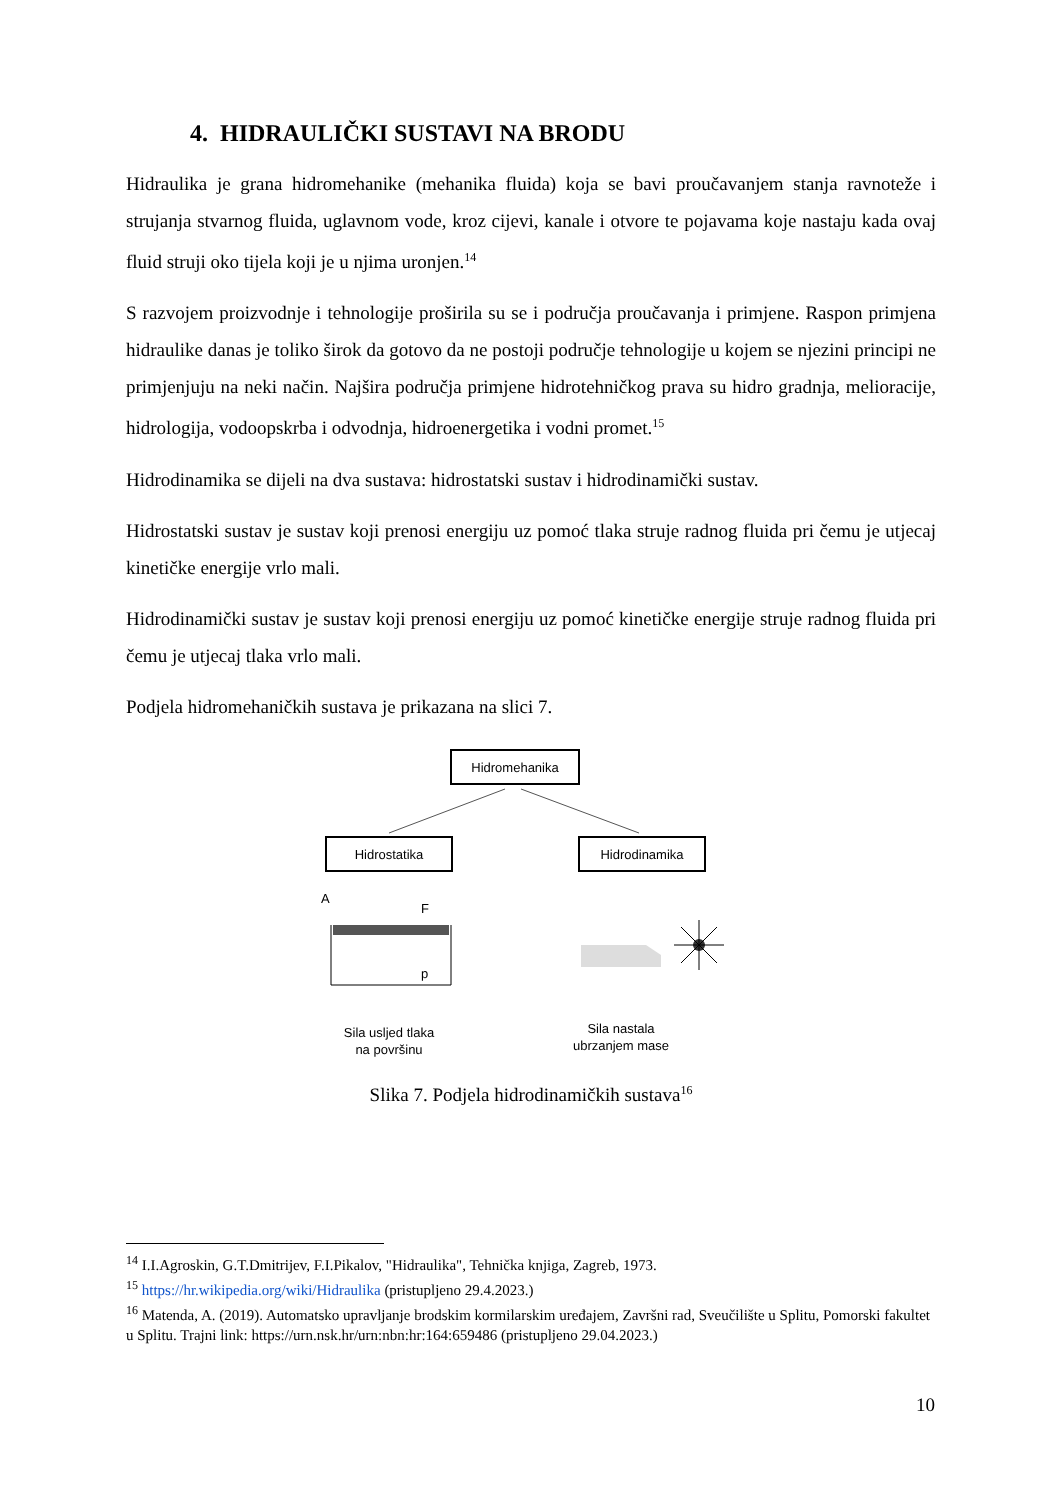4. HIDRAULIČKI SUSTAVI NA BRODU
Hidraulika je grana hidromehanike (mehanika fluida) koja se bavi proučavanjem stanja ravnoteže i strujanja stvarnog fluida, uglavnom vode, kroz cijevi, kanale i otvore te pojavama koje nastaju kada ovaj fluid struji oko tijela koji je u njima uronjen.<sup>14</sup>
S razvojem proizvodnje i tehnologije proširila su se i područja proučavanja i primjene. Raspon primjena hidraulike danas je toliko širok da gotovo da ne postoji područje tehnologije u kojem se njezini principi ne primjenjuju na neki način. Najšira područja primjene hidrotehničkog prava su hidro gradnja, melioracije, hidrologija, vodoopskrba i odvodnja, hidroenergetika i vodni promet.<sup>15</sup>
Hidrodinamika se dijeli na dva sustava: hidrostatski sustav i hidrodinamički sustav.
Hidrostatski sustav je sustav koji prenosi energiju uz pomoć tlaka struje radnog fluida pri čemu je utjecaj kinetičke energije vrlo mali.
Hidrodinamički sustav je sustav koji prenosi energiju uz pomoć kinetičke energije struje radnog fluida pri čemu je utjecaj tlaka vrlo mali.
Podjela hidromehaničkih sustava je prikazana na slici 7.
Hidromehanika
Hidrostatika
Hidrodinamika
A
F
p
Sila nastala
ubrzanjem mase
Sila usljed tlaka
na površinu
Slika 7. Podjela hidrodinamičkih sustava<sup>16</sup>
<sup>14</sup> I.I.Agroskin, G.T.Dmitrijev, F.I.Pikalov, "Hidraulika", Tehnička knjiga, Zagreb, 1973.
<sup>15</sup> https://hr.wikipedia.org/wiki/Hidraulika (pristupljeno 29.4.2023.)
<sup>16</sup> Matenda, A. (2019). Automatsko upravljanje brodskim kormilarskim uređajem, Završni rad, Sveučilište u Splitu, Pomorski fakultet u Splitu. Trajni link: https://urn.nsk.hr/urn:nbn:hr:164:659486 (pristupljeno 29.04.2023.)
10